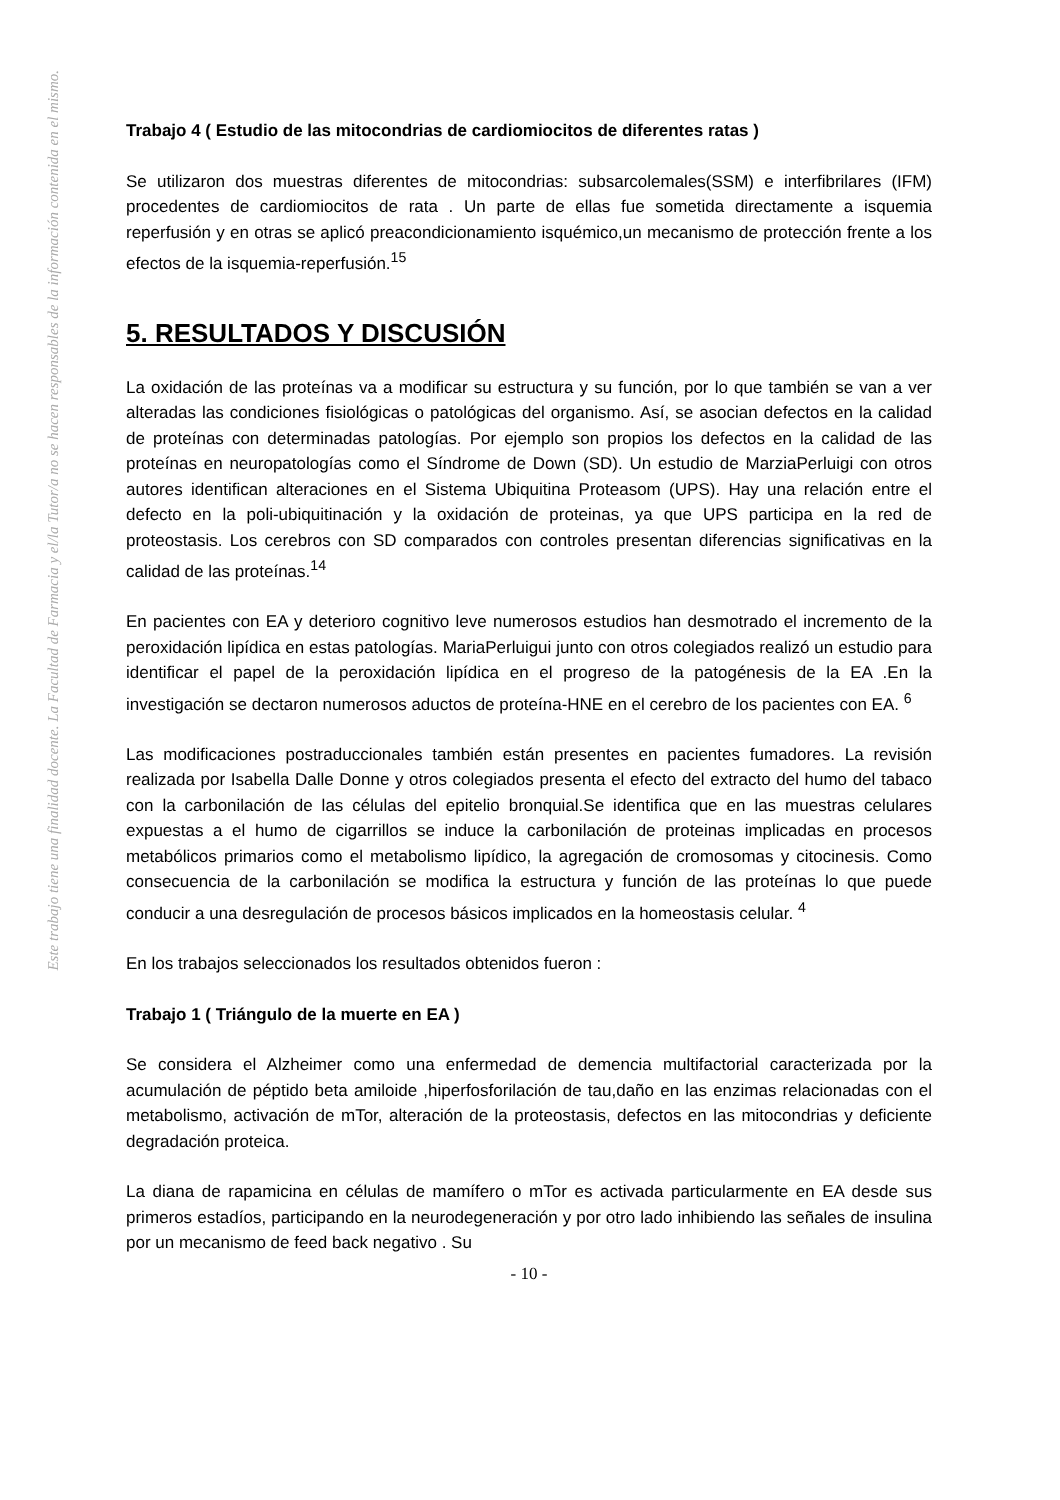Este trabajo tiene una finalidad docente. La Facultad de Farmacia y el/la Tutor/a no se hacen responsables de la información contenida en el mismo.
Trabajo 4 ( Estudio de las mitocondrias de cardiomiocitos de diferentes ratas )
Se utilizaron dos muestras diferentes de mitocondrias: subsarcolemales(SSM) e interfibrilares (IFM) procedentes de cardiomiocitos de rata . Un parte de ellas fue sometida directamente a isquemia reperfusión y en otras se aplicó preacondicionamiento isquémico,un mecanismo de protección frente a los efectos de la isquemia-reperfusión.<sup>15</sup>
5. RESULTADOS Y DISCUSIÓN
La oxidación de las proteínas va a modificar su estructura y su función, por lo que también se van a ver alteradas las condiciones fisiológicas o patológicas del organismo. Así, se asocian defectos en la calidad de proteínas con determinadas patologías. Por ejemplo son propios los defectos en la calidad de las proteínas en neuropatologías como el Síndrome de Down (SD). Un estudio de MarziaPerluigi con otros autores identifican alteraciones en el Sistema Ubiquitina Proteasom (UPS). Hay una relación entre el defecto en la poli-ubiquitinación y la oxidación de proteinas, ya que UPS participa en la red de proteostasis. Los cerebros con SD comparados con controles presentan diferencias significativas en la calidad de las proteínas.<sup>14</sup>
En pacientes con EA y deterioro cognitivo leve numerosos estudios han desmotrado el incremento de la peroxidación lipídica en estas patologías. MariaPerluigui junto con otros colegiados realizó un estudio para identificar el papel de la peroxidación lipídica en el progreso de la patogénesis de la EA .En la investigación se dectaron numerosos aductos de proteína-HNE en el cerebro de los pacientes con EA. <sup>6</sup>
Las modificaciones postraduccionales también están presentes en pacientes fumadores. La revisión realizada por Isabella Dalle Donne y otros colegiados presenta el efecto del extracto del humo del tabaco con la carbonilación de las células del epitelio bronquial.Se identifica que en las muestras celulares expuestas a el humo de cigarrillos se induce la carbonilación de proteinas implicadas en procesos metabólicos primarios como el metabolismo lipídico, la agregación de cromosomas y citocinesis. Como consecuencia de la carbonilación se modifica la estructura y función de las proteínas lo que puede conducir a una desregulación de procesos básicos implicados en la homeostasis celular. <sup>4</sup>
En los trabajos seleccionados los resultados obtenidos fueron :
Trabajo 1 ( Triángulo de la muerte en EA )
Se considera el Alzheimer como una enfermedad de demencia multifactorial caracterizada por la acumulación de péptido beta amiloide ,hiperfosforilación de tau,daño en las enzimas relacionadas con el metabolismo, activación de mTor, alteración de la proteostasis, defectos en las mitocondrias y deficiente degradación proteica.
La diana de rapamicina en células de mamífero o mTor es activada particularmente en EA desde sus primeros estadíos, participando en la neurodegeneración y por otro lado inhibiendo las señales de insulina por un mecanismo de feed back negativo . Su
- 10 -